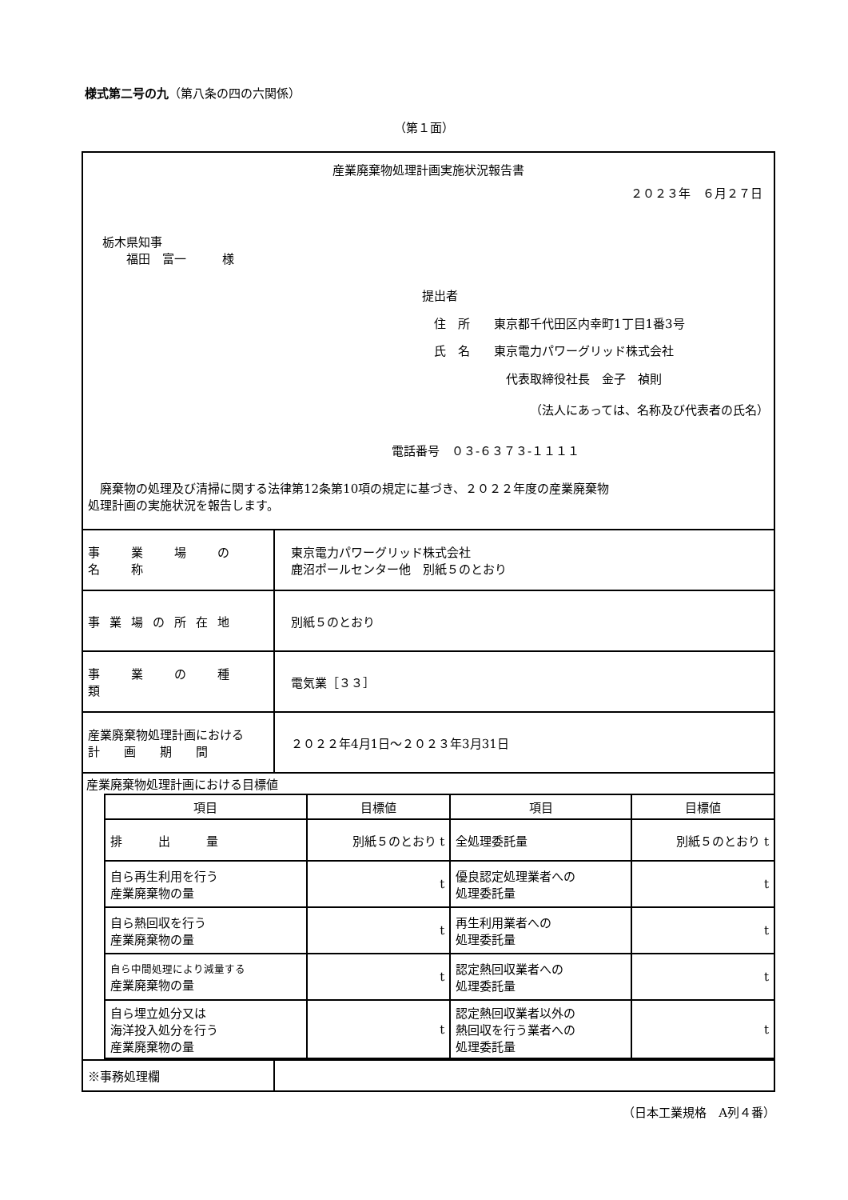様式第二号の九（第八条の四の六関係）
（第１面）
産業廃棄物処理計画実施状況報告書
２０２３年　６月２７日
栃木県知事
　　福田　富一　　　様
提出者
　住　所　　東京都千代田区内幸町1丁目1番3号
　氏　名　　東京電力パワーグリッド株式会社
　　　　　　　代表取締役社長　金子　禎則
（法人にあっては、名称及び代表者の氏名）
電話番号　０３-６３７３-１１１１
　廃棄物の処理及び清掃に関する法律第12条第10項の規定に基づき、２０２２年度の産業廃棄物
処理計画の実施状況を報告します。
| 事 業 場 の 名 称 | 東京電力パワーグリッド株式会社 鹿沼ポールセンター他 別紙５のとおり |
| 事業場の所在地 | 別紙５のとおり |
| 事 業 の 種 類 | 電気業［３３］ |
| 産業廃棄物処理計画における 計 画 期 間 | ２０２２年4月1日～２０２３年3月31日 |
| 産業廃棄物処理計画における目標値 / 項目 / 目標値 / 項目 / 目標値 / / 排 出 量 / 別紙５のとおり t / 全処理委託量 / 別紙５のとおり t / / 自ら再生利用を行う 産業廃棄物の量 / t / 優良認定処理業者への 処理委託量 / t / / 自ら熱回収を行う 産業廃棄物の量 / t / 再生利用業者への 処理委託量 / t / / 自ら中間処理により減量する 産業廃棄物の量 / t / 認定熱回収業者への 処理委託量 / t / / 自ら埋立処分又は 海洋投入処分を行う 産業廃棄物の量 / t / 認定熱回収業者以外の 熱回収を行う業者への 処理委託量 / t / | |
| ※事務処理欄 | |
（日本工業規格　A列４番）